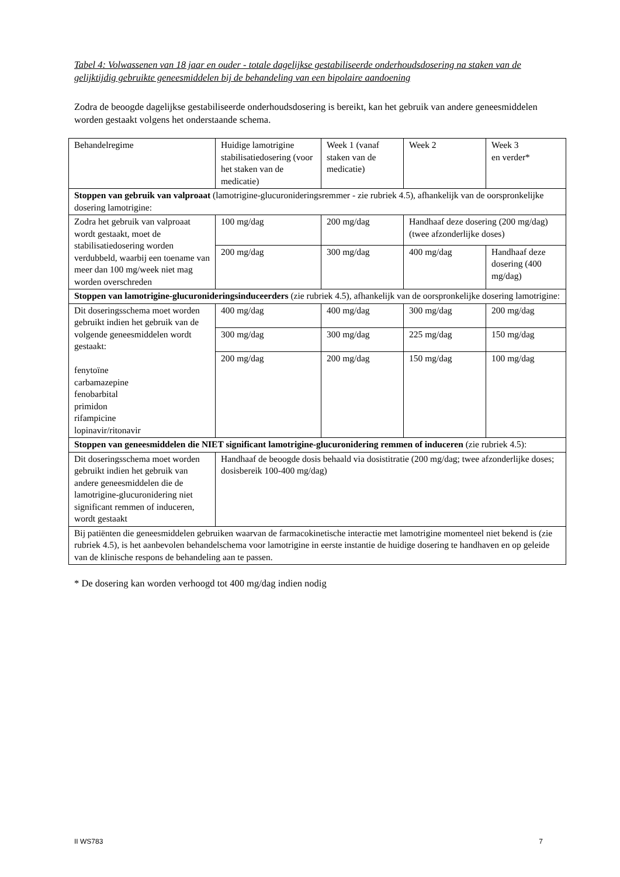Tabel 4: Volwassenen van 18 jaar en ouder - totale dagelijkse gestabiliseerde onderhoudsdosering na staken van de gelijktijdig gebruikte geneesmiddelen bij de behandeling van een bipolaire aandoening
Zodra de beoogde dagelijkse gestabiliseerde onderhoudsdosering is bereikt, kan het gebruik van andere geneesmiddelen worden gestaakt volgens het onderstaande schema.
| Behandelregime | Huidige lamotrigine stabilisatiedosering (voor het staken van de medicatie) | Week 1 (vanaf staken van de medicatie) | Week 2 | Week 3 en verder* |
| Stoppen van gebruik van valproaat (lamotrigine-glucuronideringsremmer - zie rubriek 4.5), afhankelijk van de oorspronkelijke dosering lamotrigine: | | | | |
| Zodra het gebruik van valproaat wordt gestaakt, moet de stabilisatiedosering worden verdubbeld, waarbij een toename van meer dan 100 mg/week niet mag worden overschreden | 100 mg/dag | 200 mg/dag | Handhaaf deze dosering (200 mg/dag) (twee afzonderlijke doses) | |
| | 200 mg/dag | 300 mg/dag | 400 mg/dag | Handhaaf deze dosering (400 mg/dag) |
| Stoppen van lamotrigine-glucuronideringsinduceerders (zie rubriek 4.5), afhankelijk van de oorspronkelijke dosering lamotrigine: | | | | |
| Dit doseringsschema moet worden gebruikt indien het gebruik van de volgende geneesmiddelen wordt gestaakt: fenytoïne carbamazepine fenobarbital primidon rifampicine lopinavir/ritonavir | 400 mg/dag | 400 mg/dag | 300 mg/dag | 200 mg/dag |
| | 300 mg/dag | 300 mg/dag | 225 mg/dag | 150 mg/dag |
| | 200 mg/dag | 200 mg/dag | 150 mg/dag | 100 mg/dag |
| Stoppen van geneesmiddelen die NIET significant lamotrigine-glucuronidering remmen of induceren (zie rubriek 4.5): | | | | |
| Dit doseringsschema moet worden gebruikt indien het gebruik van andere geneesmiddelen die de lamotrigine-glucuronidering niet significant remmen of induceren, wordt gestaakt | Handhaaf de beoogde dosis behaald via dosistitratie (200 mg/dag; twee afzonderlijke doses; dosisbereik 100-400 mg/dag) | | | |
| Bij patiënten die geneesmiddelen gebruiken waarvan de farmacokinetische interactie met lamotrigine momenteel niet bekend is (zie rubriek 4.5), is het aanbevolen behandelschema voor lamotrigine in eerste instantie de huidige dosering te handhaven en op geleide van de klinische respons de behandeling aan te passen. | | | | |
* De dosering kan worden verhoogd tot 400 mg/dag indien nodig
II WS783 7